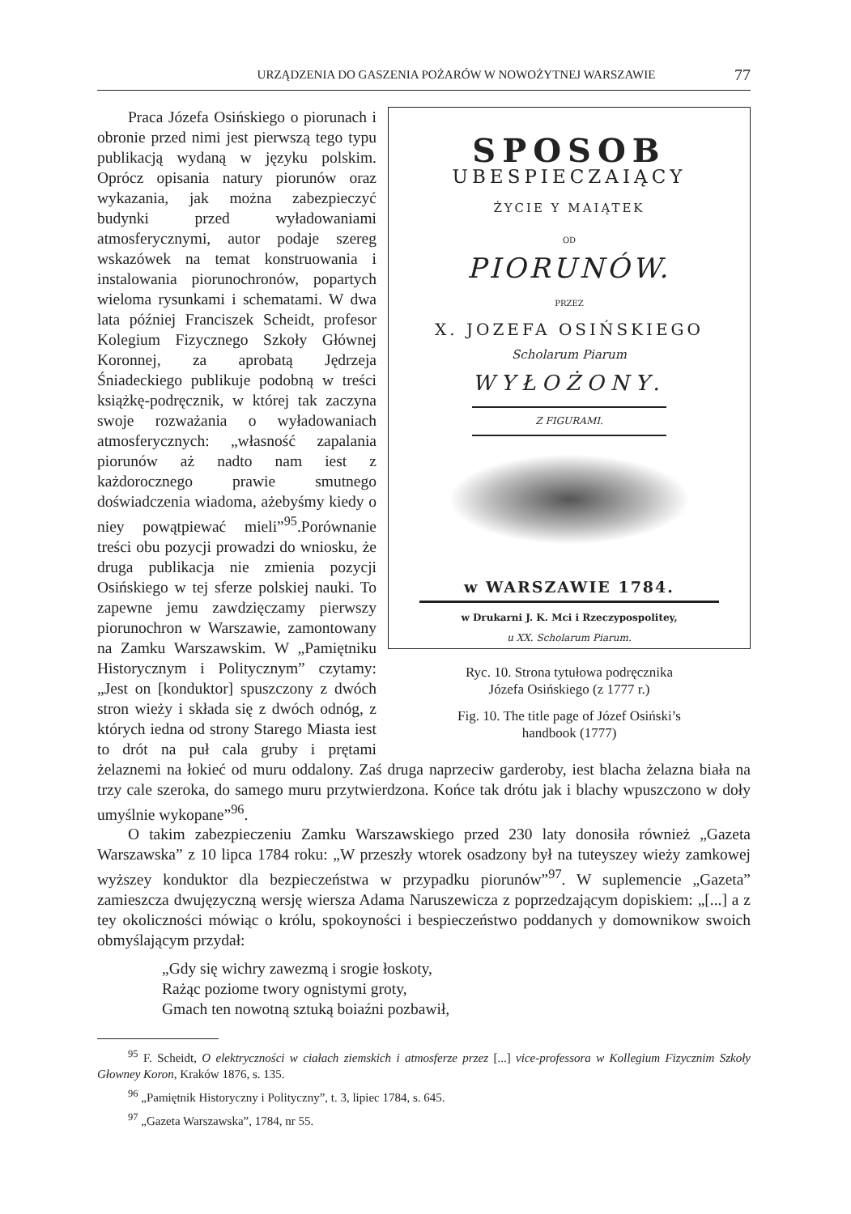URZĄDZENIA DO GASZENIA POŻARÓW W NOWOŻYTNEJ WARSZAWIE 77
SPOSOB
UBESPIECZAIĄCY
ŻYCIE Y MAIĄTEK
OD
PIORUNÓW.
PRZEZ
X. JOZEFA OSIŃSKIEGO
Scholarum Piarum
WYŁOŻONY.
Z FIGURAMI.
w WARSZAWIE 1784.
w Drukarni J. K. Mci i Rzeczypospolitey,
u XX. Scholarum Piarum.
Ryc. 10. Strona tytułowa podręcznika
Józefa Osińskiego (z 1777 r.)
Fig. 10. The title page of Józef Osiński’s
handbook (1777)
Praca Józefa Osińskiego o piorunach i obronie przed nimi jest pierwszą tego typu publikacją wydaną w języku polskim. Oprócz opisania natury piorunów oraz wykazania, jak można zabezpieczyć budynki przed wyładowaniami atmosferycznymi, autor podaje szereg wskazówek na temat konstruowania i instalowania piorunochronów, popartych wieloma rysunkami i schematami. W dwa lata później Franciszek Scheidt, profesor Kolegium Fizycznego Szkoły Głównej Koronnej, za aprobatą Jędrzeja Śniadeckiego publikuje podobną w treści książkę-podręcznik, w której tak zaczyna swoje rozważania o wyładowaniach atmosferycznych: „własność zapalania piorunów aż nadto nam iest z każdorocznego prawie smutnego doświadczenia wiadoma, ażebyśmy kiedy o niey powątpiewać mieli”<sup>95</sup>.Porównanie treści obu pozycji prowadzi do wniosku, że druga publikacja nie zmienia pozycji Osińskiego w tej sferze polskiej nauki. To zapewne jemu zawdzięczamy pierwszy piorunochron w Warszawie, zamontowany na Zamku Warszawskim. W „Pamiętniku Historycznym i Politycznym” czytamy: „Jest on [konduktor] spuszczony z dwóch stron wieży i składa się z dwóch odnóg, z których iedna od strony Starego Miasta iest to drót na puł cala gruby i prętami żelaznemi na łokieć od muru oddalony. Zaś druga naprzeciw garderoby, iest blacha żelazna biała na trzy cale szeroka, do samego muru przytwierdzona. Końce tak drótu jak i blachy wpuszczono w doły umyślnie wykopane”<sup>96</sup>.
O takim zabezpieczeniu Zamku Warszawskiego przed 230 laty donosiła również „Gazeta Warszawska” z 10 lipca 1784 roku: „W przeszły wtorek osadzony był na tuteyszey wieży zamkowej wyższey konduktor dla bezpieczeństwa w przypadku piorunów”<sup>97</sup>. W suplemencie „Gazeta” zamieszcza dwujęzyczną wersję wiersza Adama Naruszewicza z poprzedzającym dopiskiem: „[...] a z tey okoliczności mówiąc o królu, spokoyności i bespieczeństwo poddanych y domownikow swoich obmyślającym przydał:
„Gdy się wichry zawezmą i srogie łoskoty,
Rażąc poziome twory ognistymi groty,
Gmach ten nowotną sztuką boiaźni pozbawił,
<sup>95</sup> F. Scheidt, O elektryczności w ciałach ziemskich i atmosferze przez [...] vice-professora w Kollegium Fizycznim Szkoły Głowney Koron, Kraków 1876, s. 135.
<sup>96</sup> „Pamiętnik Historyczny i Polityczny”, t. 3, lipiec 1784, s. 645.
<sup>97</sup> „Gazeta Warszawska”, 1784, nr 55.